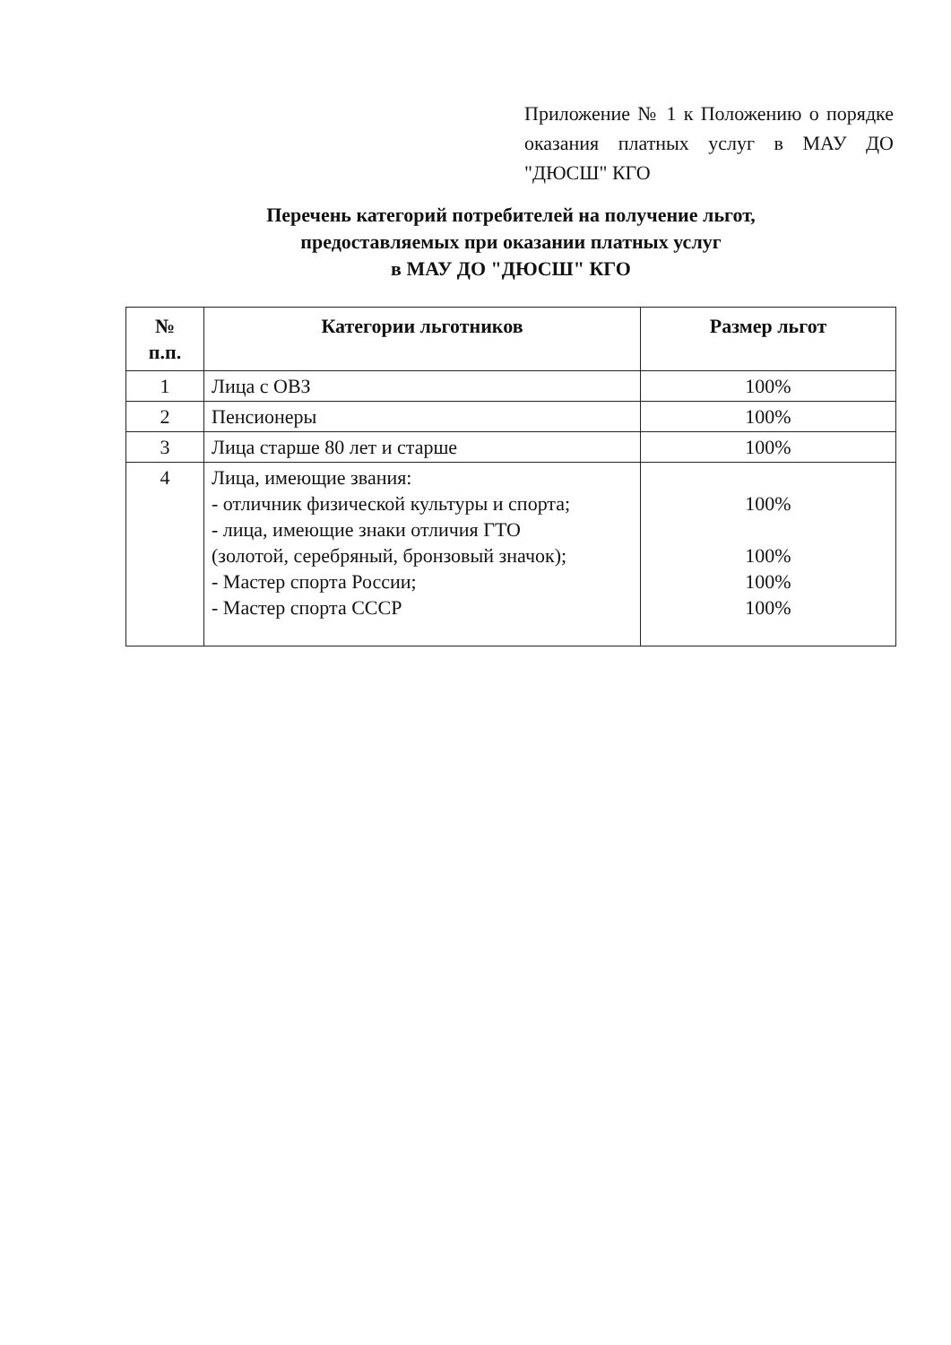Приложение № 1 к Положению о порядке оказания платных услуг в МАУ ДО "ДЮСШ" КГО
Перечень категорий потребителей на получение льгот,
предоставляемых при оказании платных услуг
в МАУ ДО "ДЮСШ" КГО
| № п.п. | Категории льготников | Размер льгот |
| --- | --- | --- |
| 1 | Лица с ОВЗ | 100% |
| 2 | Пенсионеры | 100% |
| 3 | Лица старше 80 лет и старше | 100% |
| 4 | Лица, имеющие звания: - отличник физической культуры и спорта; - лица, имеющие знаки отличия ГТО (золотой, серебряный, бронзовый значок); - Мастер спорта России; - Мастер спорта СССР | 100% 100% 100% 100% |